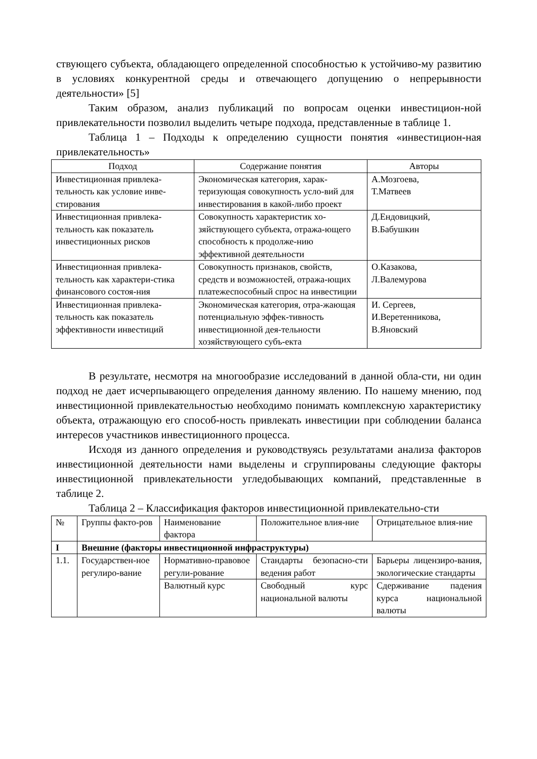ствующего субъекта, обладающего определенной способностью к устойчиво-му развитию в условиях конкурентной среды и отвечающего допущению о непрерывности деятельности» [5]
Таким образом, анализ публикаций по вопросам оценки инвестицион-ной привлекательности позволил выделить четыре подхода, представленные в таблице 1.
Таблица 1 – Подходы к определению сущности понятия «инвестицион-ная привлекательность»
| Подход | Содержание понятия | Авторы |
| --- | --- | --- |
| Инвестиционная привлека-тельность как условие инве-стирования | Экономическая категория, харак-теризующая совокупность усло-вий для инвестирования в какой-либо проект | А.Мозгоева, Т.Матвеев |
| Инвестиционная привлека-тельность как показатель инвестиционных рисков | Совокупность характеристик хо-зяйствующего субъекта, отража-ющего способность к продолже-нию эффективной деятельности | Д.Ендовицкий, В.Бабушкин |
| Инвестиционная привлека-тельность как характери-стика финансового состоя-ния | Совокупность признаков, свойств, средств и возможностей, отража-ющих платежеспособный спрос на инвестиции | О.Казакова, Л.Валемурова |
| Инвестиционная привлека-тельность как показатель эффективности инвестиций | Экономическая категория, отра-жающая потенциальную эффек-тивность инвестиционной дея-тельности хозяйствующего субъ-екта | И. Сергеев, И.Веретенникова, В.Яновский |
В результате, несмотря на многообразие исследований в данной обла-сти, ни один подход не дает исчерпывающего определения данному явлению. По нашему мнению, под инвестиционной привлекательностью необходимо понимать комплексную характеристику объекта, отражающую его способ-ность привлекать инвестиции при соблюдении баланса интересов участников инвестиционного процесса.
Исходя из данного определения и руководствуясь результатами анализа факторов инвестиционной деятельности нами выделены и сгруппированы следующие факторы инвестиционной привлекательности угледобывающих компаний, представленные в таблице 2.
Таблица 2 – Классификация факторов инвестиционной привлекательно-сти
| № | Группы факто-ров | Наименование фактора | Положительное влия-ние | Отрицательное влия-ние |
| I | Внешние (факторы инвестиционной инфраструктуры) | | | |
| 1.1. | Государствен-ное регулиро-вание | Нормативно-правовое регули-рование | Стандарты безопасно-сти ведения работ | Барьеры лицензиро-вания, экологические стандарты |
| | | Валютный курс | Свободный курс национальной валюты | Сдерживание падения курса национальной валюты |